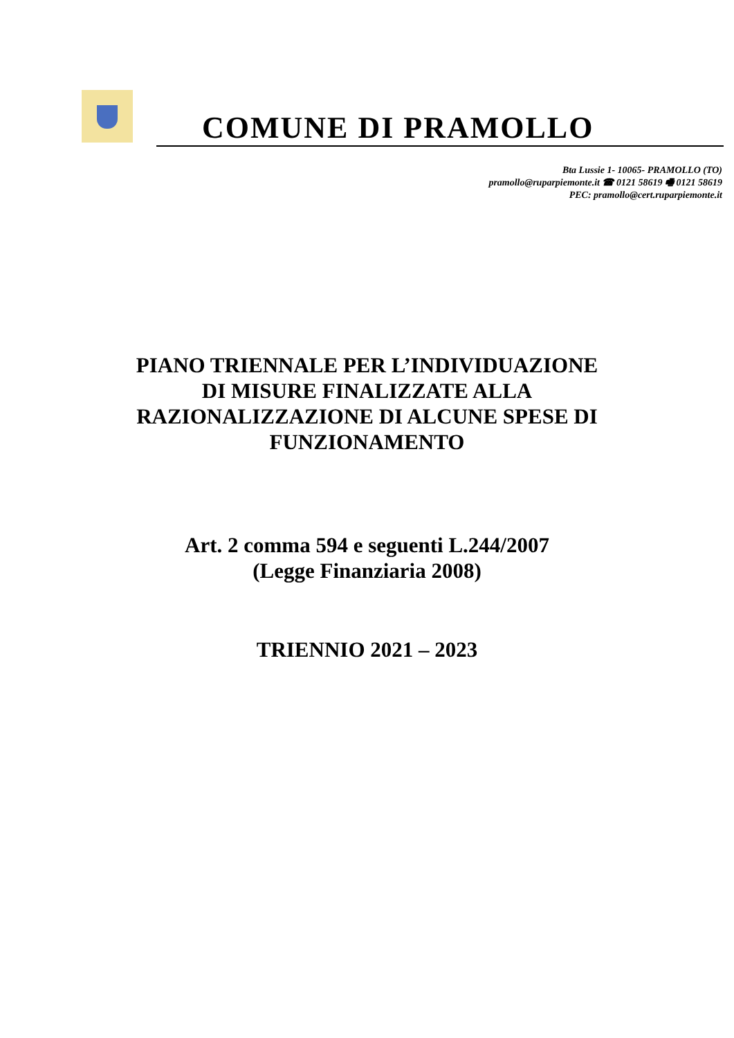COMUNE DI PRAMOLLO
Bta Lussie 1- 10065- PRAMOLLO (TO)
pramollo@ruparpiemonte.it ☎ 0121 58619 🖷 0121 58619
PEC: pramollo@cert.ruparpiemonte.it
PIANO TRIENNALE PER L’INDIVIDUAZIONE
DI MISURE FINALIZZATE ALLA
RAZIONALIZZAZIONE DI ALCUNE SPESE DI
FUNZIONAMENTO
Art. 2 comma 594 e seguenti L.244/2007
(Legge Finanziaria 2008)
TRIENNIO 2021 – 2023